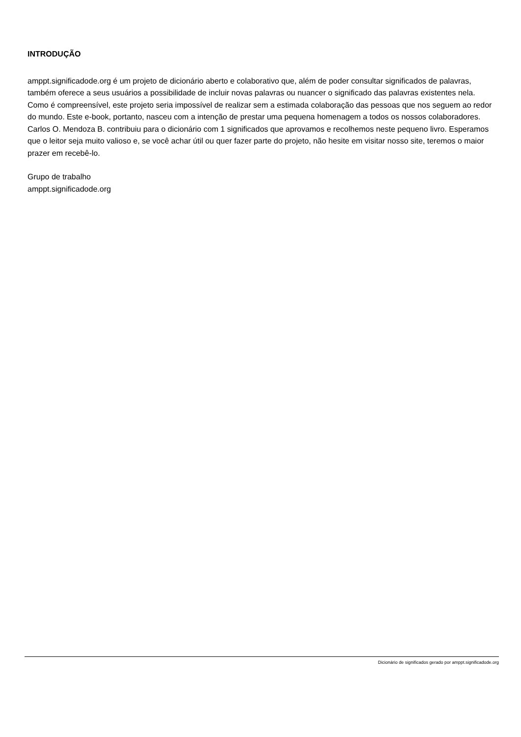INTRODUÇÃO
amppt.significadode.org é um projeto de dicionário aberto e colaborativo que, além de poder consultar significados de palavras, também oferece a seus usuários a possibilidade de incluir novas palavras ou nuancer o significado das palavras existentes nela. Como é compreensível, este projeto seria impossível de realizar sem a estimada colaboração das pessoas que nos seguem ao redor do mundo. Este e-book, portanto, nasceu com a intenção de prestar uma pequena homenagem a todos os nossos colaboradores.
Carlos O. Mendoza B. contribuiu para o dicionário com 1 significados que aprovamos e recolhemos neste pequeno livro. Esperamos que o leitor seja muito valioso e, se você achar útil ou quer fazer parte do projeto, não hesite em visitar nosso site, teremos o maior prazer em recebê-lo.
Grupo de trabalho
amppt.significadode.org
Dicionário de significados gerado por amppt.significadode.org